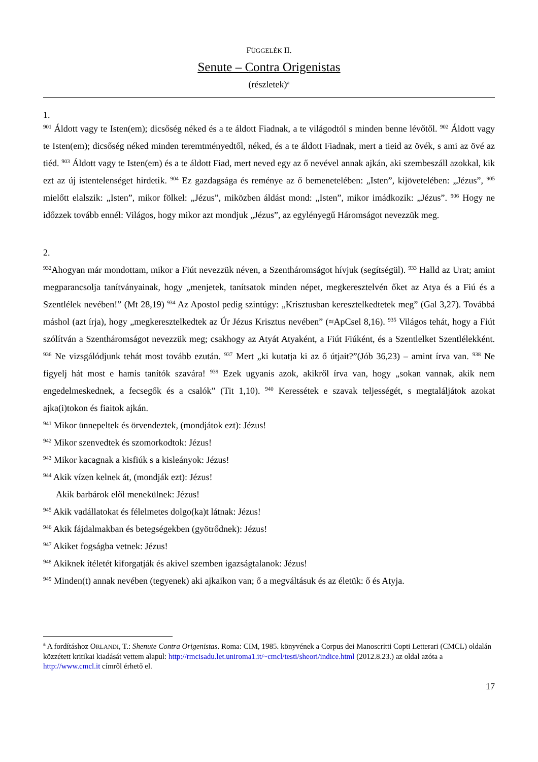FÜGGELÉK II.
Senute – Contra Origenistas
(részletek)<sup>a</sup>
1.
<sup>901</sup> Áldott vagy te Isten(em); dicsőség néked és a te áldott Fiadnak, a te világodtól s minden benne lévőtől. <sup>902</sup> Áldott vagy te Isten(em); dicsőség néked minden teremtményedtől, néked, és a te áldott Fiadnak, mert a tieid az övék, s ami az övé az tiéd. <sup>903</sup> Áldott vagy te Isten(em) és a te áldott Fiad, mert neved egy az ő nevével annak ajkán, aki szembeszáll azokkal, kik ezt az új istentelenséget hirdetik. <sup>904</sup> Ez gazdagsága és reménye az ő bemenetelében: „Isten”, kijövetelében: „Jézus”, <sup>905</sup> mielőtt elalszik: „Isten”, mikor fölkel: „Jézus”, miközben áldást mond: „Isten”, mikor imádkozik: „Jézus”. <sup>906</sup> Hogy ne időzzek tovább ennél: Világos, hogy mikor azt mondjuk „Jézus”, az egylényegű Háromságot nevezzük meg.
2.
<sup>932</sup> Ahogyan már mondottam, mikor a Fiút nevezzük néven, a Szentháromságot hívjuk (segítségül). <sup>933</sup> Halld az Urat; amint megparancsolja tanítványainak, hogy „menjetek, tanítsatok minden népet, megkeresztelvén őket az Atya és a Fiú és a Szentlélek nevében!” (Mt 28,19) <sup>934</sup> Az Apostol pedig szintúgy: „Krisztusban keresztelkedtetek meg” (Gal 3,27). Továbbá máshol (azt írja), hogy „megkeresztelkedtek az Úr Jézus Krisztus nevében” (≈ApCsel 8,16). <sup>935</sup> Világos tehát, hogy a Fiút szólítván a Szentháromságot nevezzük meg; csakhogy az Atyát Atyaként, a Fiút Fiúként, és a Szentlelket Szentlélekként. <sup>936</sup> Ne vizsgálódjunk tehát most tovább ezután. <sup>937</sup> Mert „ki kutatja ki az ő útjait?”(Jób 36,23) – amint írva van. <sup>938</sup> Ne figyelj hát most e hamis tanítók szavára! <sup>939</sup> Ezek ugyanis azok, akikről írva van, hogy „sokan vannak, akik nem engedelmeskednek, a fecsegők és a csalók” (Tit 1,10). <sup>940</sup> Keressétek e szavak teljességét, s megtaláljátok azokat ajka(i)tokon és fiaitok ajkán.
<sup>941</sup> Mikor ünnepeltek és örvendeztek, (mondjátok ezt): Jézus!
<sup>942</sup> Mikor szenvedtek és szomorkodtok: Jézus!
<sup>943</sup> Mikor kacagnak a kisfiúk s a kisleányok: Jézus!
<sup>944</sup> Akik vízen kelnek át, (mondják ezt): Jézus!
Akik barbárok elől menekülnek: Jézus!
<sup>945</sup> Akik vadállatokat és félelmetes dolgo(ka)t látnak: Jézus!
<sup>946</sup> Akik fájdalmakban és betegségekben (gyötrődnek): Jézus!
<sup>947</sup> Akiket fogságba vetnek: Jézus!
<sup>948</sup> Akiknek ítéletét kiforgatják és akivel szemben igazságtalanok: Jézus!
<sup>949</sup> Minden(t) annak nevében (tegyenek) aki ajkaikon van; ő a megváltásuk és az életük: ő és Atyja.
<sup>a</sup> A fordításhoz ORLANDI, T.: Shenute Contra Origenistas. Roma: CIM, 1985. könyvének a Corpus dei Manoscritti Copti Letterari (CMCL) oldalán közzétett kritikai kiadását vettem alapul: http://rmcisadu.let.uniroma1.it/~cmcl/testi/sheori/indice.html (2012.8.23.) az oldal azóta a http://www.cmcl.it címről érhető el.
17